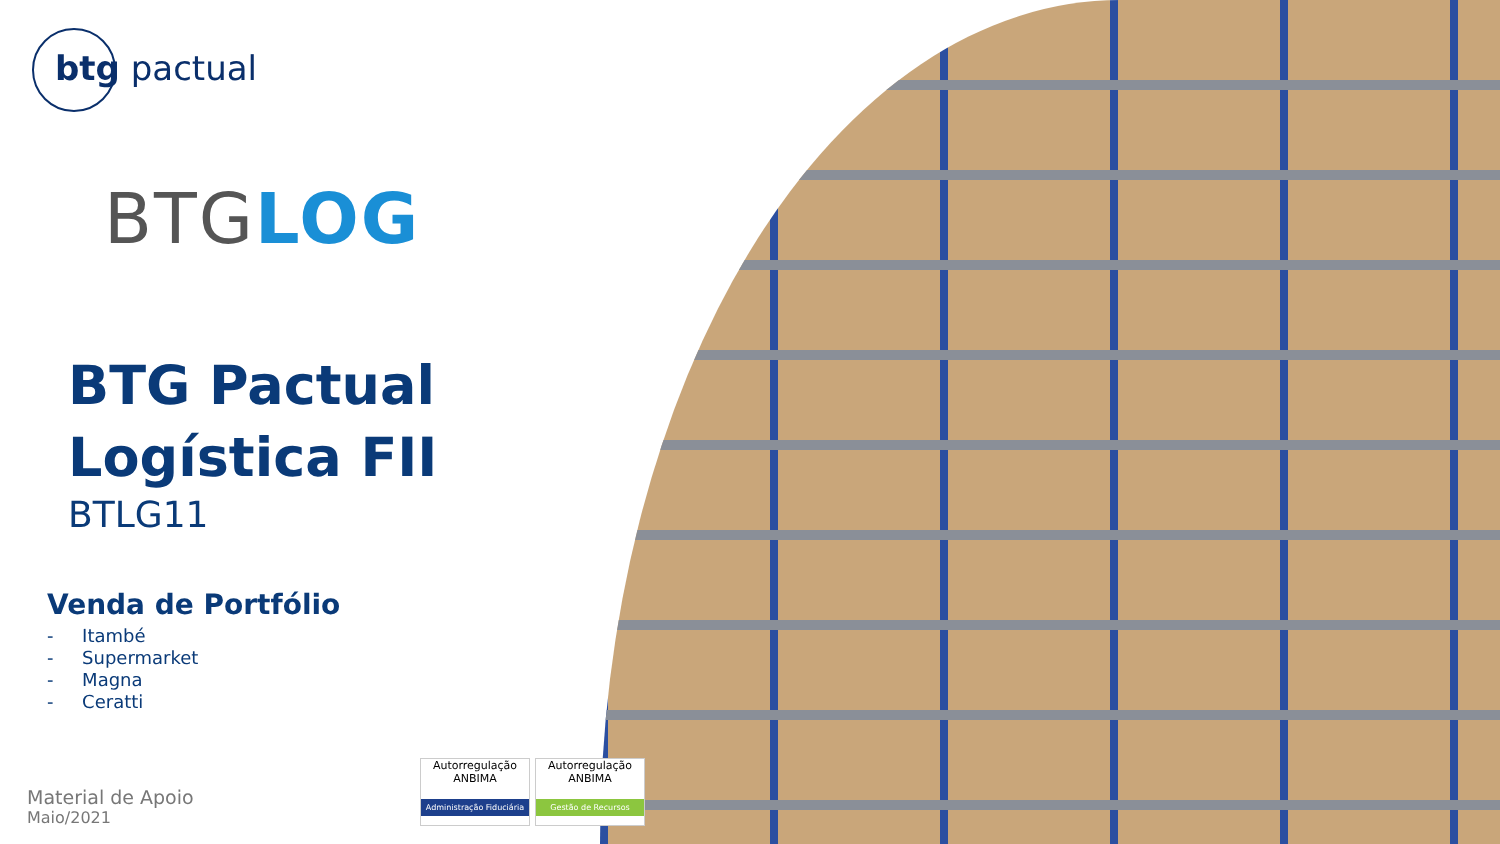btg pactual
BTGLOG
BTG Pactual
Logística FII
BTLG11
Venda de Portfólio
- Itambé
- Supermarket
- Magna
- Ceratti
Material de Apoio
Maio/2021
Autorregulação ANBIMA
Administração Fiduciária
Autorregulação ANBIMA
Gestão de Recursos